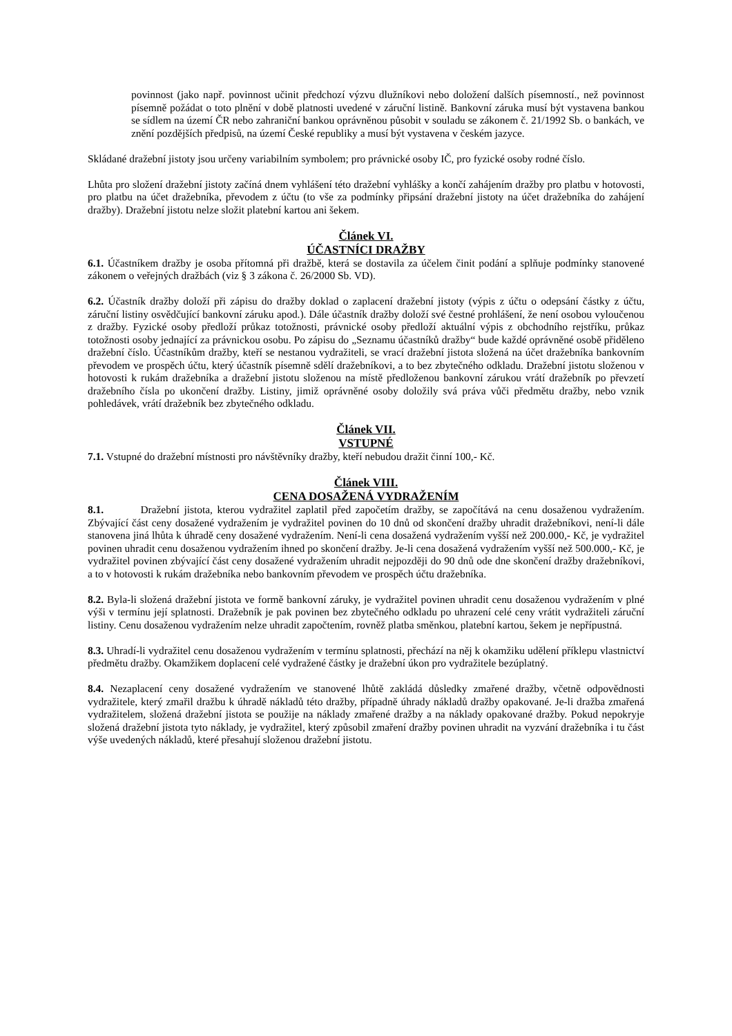povinnost (jako např. povinnost učinit předchozí výzvu dlužníkovi nebo doložení dalších písemností., než povinnost písemně požádat o toto plnění v době platnosti uvedené v záruční listině. Bankovní záruka musí být vystavena bankou se sídlem na území ČR nebo zahraniční bankou oprávněnou působit v souladu se zákonem č. 21/1992 Sb. o bankách, ve znění pozdějších předpisů, na území České republiky a musí být vystavena v českém jazyce.
Skládané dražební jistoty jsou určeny variabilním symbolem; pro právnické osoby IČ, pro fyzické osoby rodné číslo.
Lhůta pro složení dražební jistoty začíná dnem vyhlášení této dražební vyhlášky a končí zahájením dražby pro platbu v hotovosti, pro platbu na účet dražebníka, převodem z účtu (to vše za podmínky připsání dražební jistoty na účet dražebníka do zahájení dražby). Dražební jistotu nelze složit platební kartou ani šekem.
Článek VI.
ÚČASTNÍCI DRAŽBY
6.1. Účastníkem dražby je osoba přítomná při dražbě, která se dostavila za účelem činit podání a splňuje podmínky stanovené zákonem o veřejných dražbách (viz § 3 zákona č. 26/2000 Sb. VD).
6.2. Účastník dražby doloží při zápisu do dražby doklad o zaplacení dražební jistoty (výpis z účtu o odepsání částky z účtu, záruční listiny osvědčující bankovní záruku apod.). Dále účastník dražby doloží své čestné prohlášení, že není osobou vyloučenou z dražby. Fyzické osoby předloží průkaz totožnosti, právnické osoby předloží aktuální výpis z obchodního rejstříku, průkaz totožnosti osoby jednající za právnickou osobu. Po zápisu do „Seznamu účastníků dražby“ bude každé oprávněné osobě přiděleno dražební číslo. Účastníkům dražby, kteří se nestanou vydražiteli, se vrací dražební jistota složená na účet dražebníka bankovním převodem ve prospěch účtu, který účastník písemně sdělí dražebníkovi, a to bez zbytečného odkladu. Dražební jistotu složenou v hotovosti k rukám dražebníka a dražební jistotu složenou na místě předloženou bankovní zárukou vrátí dražebník po převzetí dražebního čísla po ukončení dražby. Listiny, jimiž oprávněné osoby doložily svá práva vůči předmětu dražby, nebo vznik pohledávek, vrátí dražebník bez zbytečného odkladu.
Článek VII.
VSTUPNÉ
7.1. Vstupné do dražební místnosti pro návštěvníky dražby, kteří nebudou dražit činní 100,- Kč.
Článek VIII.
CENA DOSAŽENÁ VYDRAŽENÍM
8.1. Dražební jistota, kterou vydražitel zaplatil před započetím dražby, se započítává na cenu dosaženou vydražením. Zbývající část ceny dosažené vydražením je vydražitel povinen do 10 dnů od skončení dražby uhradit dražebníkovi, není-li dále stanovena jiná lhůta k úhradě ceny dosažené vydražením. Není-li cena dosažená vydražením vyšší než 200.000,- Kč, je vydražitel povinen uhradit cenu dosaženou vydražením ihned po skončení dražby. Je-li cena dosažená vydražením vyšší než 500.000,- Kč, je vydražitel povinen zbývající část ceny dosažené vydražením uhradit nejpozději do 90 dnů ode dne skončení dražby dražebníkovi, a to v hotovosti k rukám dražebníka nebo bankovním převodem ve prospěch účtu dražebníka.
8.2. Byla-li složená dražební jistota ve formě bankovní záruky, je vydražitel povinen uhradit cenu dosaženou vydražením v plné výši v termínu její splatnosti. Dražebník je pak povinen bez zbytečného odkladu po uhrazení celé ceny vrátit vydražiteli záruční listiny. Cenu dosaženou vydražením nelze uhradit započtením, rovněž platba směnkou, platební kartou, šekem je nepřípustná.
8.3. Uhradí-li vydražitel cenu dosaženou vydražením v termínu splatnosti, přechází na něj k okamžiku udělení příklepu vlastnictví předmětu dražby. Okamžikem doplacení celé vydražené částky je dražební úkon pro vydražitele bezúplatný.
8.4. Nezaplacení ceny dosažené vydražením ve stanovené lhůtě zakládá důsledky zmařené dražby, včetně odpovědnosti vydražitele, který zmařil dražbu k úhradě nákladů této dražby, případně úhrady nákladů dražby opakované. Je-li dražba zmařená vydražitelem, složená dražební jistota se použije na náklady zmařené dražby a na náklady opakované dražby. Pokud nepokryje složená dražební jistota tyto náklady, je vydražitel, který způsobil zmaření dražby povinen uhradit na vyzvání dražebníka i tu část výše uvedených nákladů, které přesahují složenou dražební jistotu.